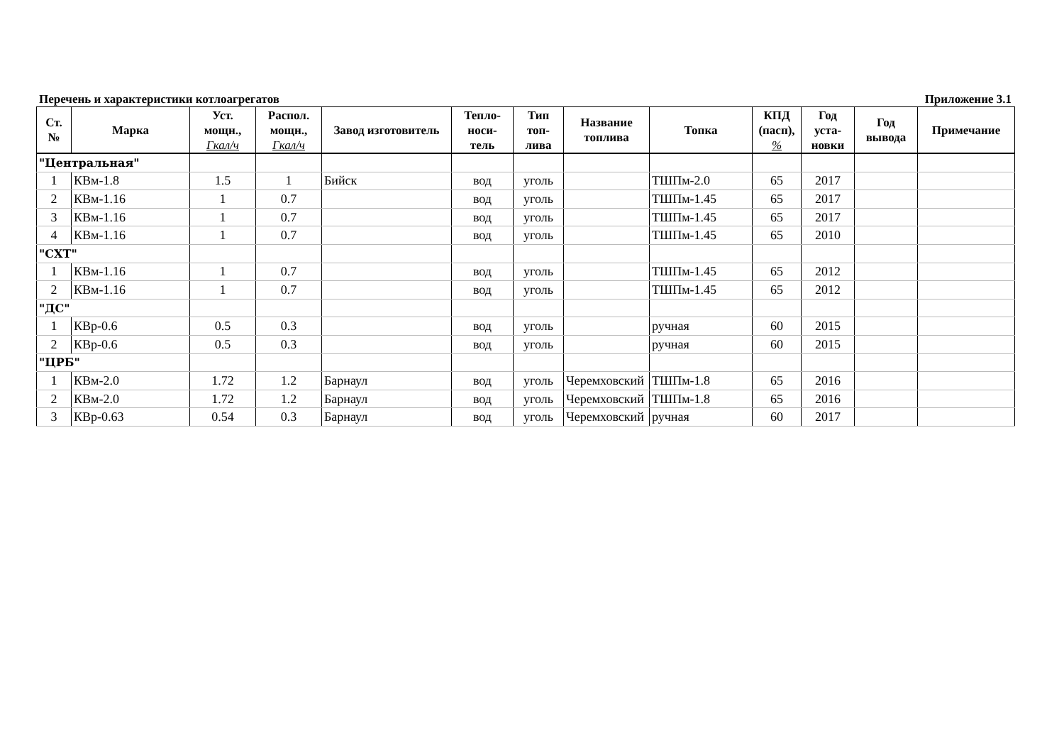Перечень и характеристики котлоагрегатов Приложение 3.1
| Ст. № | Марка | Уст. мощн., Гкал/ч | Распол. мощн., Гкал/ч | Завод изготовитель | Тепло- носи- тель | Тип топ- лива | Название топлива | Топка | КПД (пасп), % | Год уста- новки | Год вывода | Примечание |
| --- | --- | --- | --- | --- | --- | --- | --- | --- | --- | --- | --- | --- |
| "Центральная" | | | | | | | | | | | | |
| 1 | КВм-1.8 | 1.5 | 1 | Бийск | вод | уголь | | ТШПм-2.0 | 65 | 2017 | | |
| 2 | КВм-1.16 | 1 | 0.7 | | вод | уголь | | ТШПм-1.45 | 65 | 2017 | | |
| 3 | КВм-1.16 | 1 | 0.7 | | вод | уголь | | ТШПм-1.45 | 65 | 2017 | | |
| 4 | КВм-1.16 | 1 | 0.7 | | вод | уголь | | ТШПм-1.45 | 65 | 2010 | | |
| "СХТ" | | | | | | | | | | | | |
| 1 | КВм-1.16 | 1 | 0.7 | | вод | уголь | | ТШПм-1.45 | 65 | 2012 | | |
| 2 | КВм-1.16 | 1 | 0.7 | | вод | уголь | | ТШПм-1.45 | 65 | 2012 | | |
| "ДС" | | | | | | | | | | | | |
| 1 | КВр-0.6 | 0.5 | 0.3 | | вод | уголь | | ручная | 60 | 2015 | | |
| 2 | КВр-0.6 | 0.5 | 0.3 | | вод | уголь | | ручная | 60 | 2015 | | |
| "ЦРБ" | | | | | | | | | | | | |
| 1 | КВм-2.0 | 1.72 | 1.2 | Барнаул | вод | уголь | Черемховский | ТШПм-1.8 | 65 | 2016 | | |
| 2 | КВм-2.0 | 1.72 | 1.2 | Барнаул | вод | уголь | Черемховский | ТШПм-1.8 | 65 | 2016 | | |
| 3 | КВр-0.63 | 0.54 | 0.3 | Барнаул | вод | уголь | Черемховский | ручная | 60 | 2017 | | |